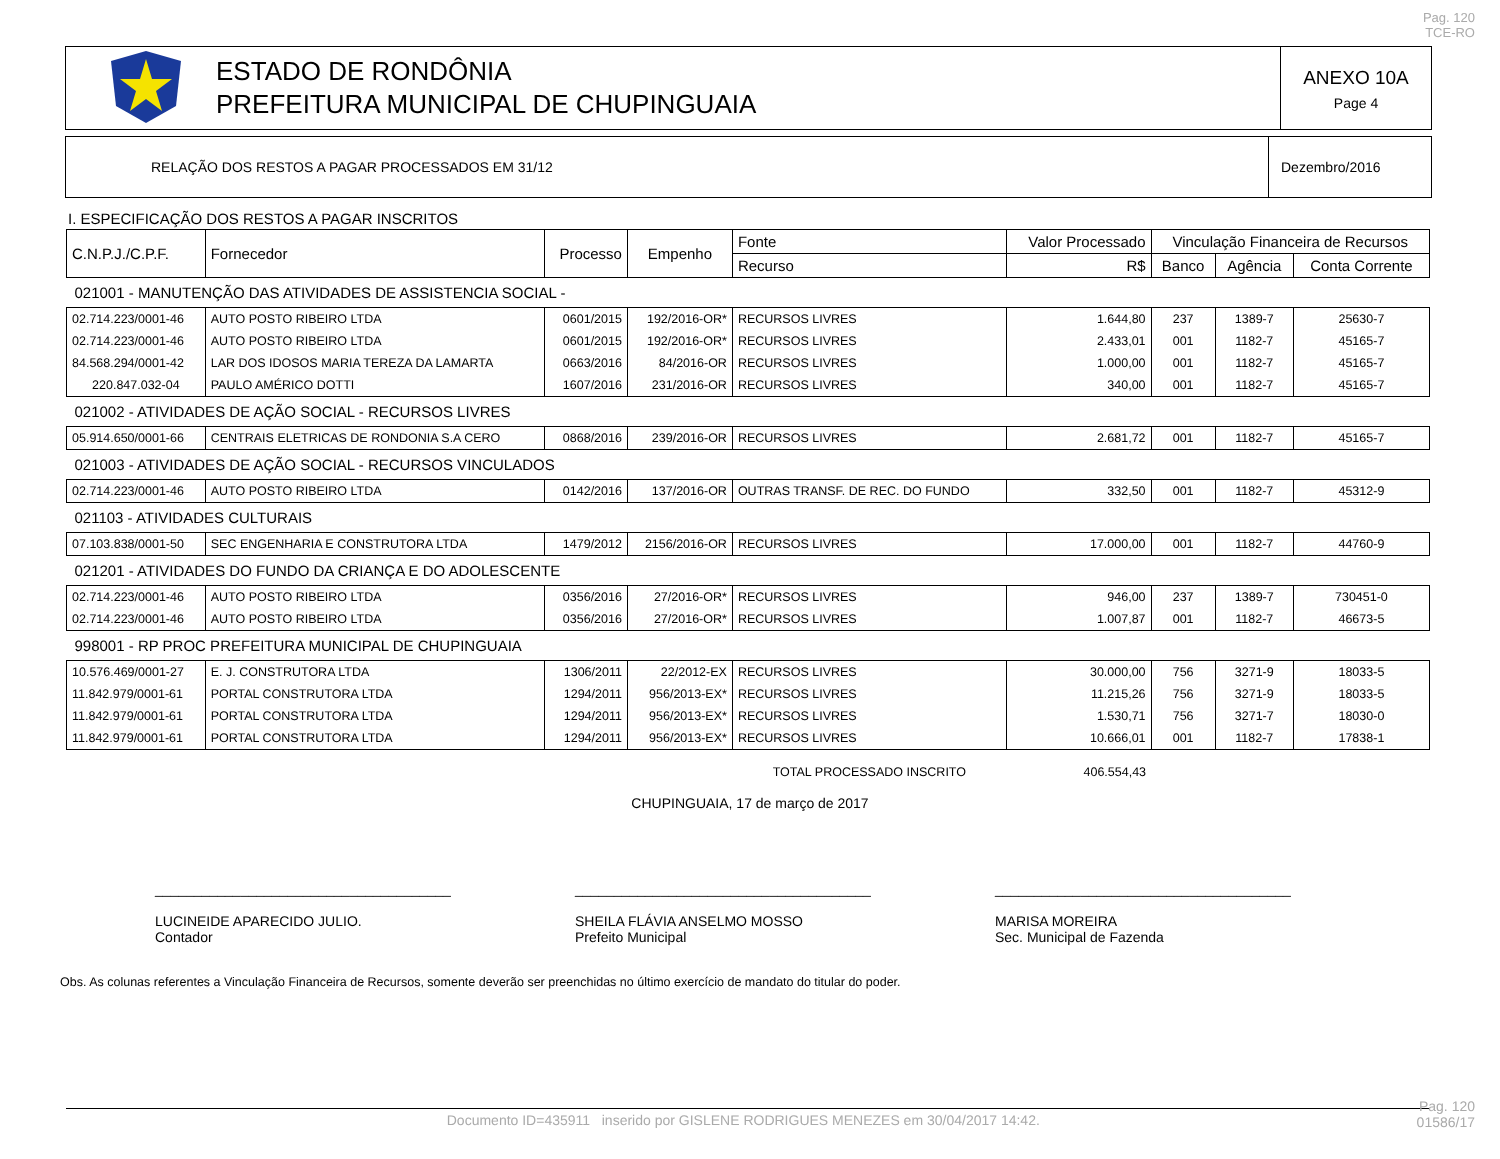Pag. 120
TCE-RO
ESTADO DE RONDÔNIA
PREFEITURA MUNICIPAL DE CHUPINGUAIA
ANEXO 10A
Page 4
RELAÇÃO DOS RESTOS A PAGAR PROCESSADOS EM 31/12
Dezembro/2016
I. ESPECIFICAÇÃO DOS RESTOS A PAGAR INSCRITOS
| C.N.P.J./C.P.F. | Fornecedor | Processo | Empenho | Fonte | Valor Processado | Vinculação Financeira de Recursos | | |
| --- | --- | --- | --- | --- | --- | --- | --- | --- |
| | | | | Recurso | R$ | Banco | Agência | Conta Corrente |
| 021001 - MANUTENÇÃO DAS ATIVIDADES DE ASSISTENCIA SOCIAL - | | | | | | | | |
| 02.714.223/0001-46 | AUTO POSTO RIBEIRO LTDA | 0601/2015 | 192/2016-OR* | RECURSOS LIVRES | 1.644,80 | 237 | 1389-7 | 25630-7 |
| 02.714.223/0001-46 | AUTO POSTO RIBEIRO LTDA | 0601/2015 | 192/2016-OR* | RECURSOS LIVRES | 2.433,01 | 001 | 1182-7 | 45165-7 |
| 84.568.294/0001-42 | LAR DOS IDOSOS MARIA TEREZA DA LAMARTA | 0663/2016 | 84/2016-OR | RECURSOS LIVRES | 1.000,00 | 001 | 1182-7 | 45165-7 |
| 220.847.032-04 | PAULO AMÉRICO DOTTI | 1607/2016 | 231/2016-OR | RECURSOS LIVRES | 340,00 | 001 | 1182-7 | 45165-7 |
| 021002 - ATIVIDADES DE AÇÃO SOCIAL - RECURSOS LIVRES | | | | | | | | |
| 05.914.650/0001-66 | CENTRAIS ELETRICAS DE RONDONIA S.A CERO | 0868/2016 | 239/2016-OR | RECURSOS LIVRES | 2.681,72 | 001 | 1182-7 | 45165-7 |
| 021003 - ATIVIDADES DE AÇÃO SOCIAL - RECURSOS VINCULADOS | | | | | | | | |
| 02.714.223/0001-46 | AUTO POSTO RIBEIRO LTDA | 0142/2016 | 137/2016-OR | OUTRAS TRANSF. DE REC. DO FUNDO | 332,50 | 001 | 1182-7 | 45312-9 |
| 021103 - ATIVIDADES CULTURAIS | | | | | | | | |
| 07.103.838/0001-50 | SEC ENGENHARIA E CONSTRUTORA LTDA | 1479/2012 | 2156/2016-OR | RECURSOS LIVRES | 17.000,00 | 001 | 1182-7 | 44760-9 |
| 021201 - ATIVIDADES DO FUNDO DA CRIANÇA E DO ADOLESCENTE | | | | | | | | |
| 02.714.223/0001-46 | AUTO POSTO RIBEIRO LTDA | 0356/2016 | 27/2016-OR* | RECURSOS LIVRES | 946,00 | 237 | 1389-7 | 730451-0 |
| 02.714.223/0001-46 | AUTO POSTO RIBEIRO LTDA | 0356/2016 | 27/2016-OR* | RECURSOS LIVRES | 1.007,87 | 001 | 1182-7 | 46673-5 |
| 998001 - RP PROC PREFEITURA MUNICIPAL DE CHUPINGUAIA | | | | | | | | |
| 10.576.469/0001-27 | E. J. CONSTRUTORA LTDA | 1306/2011 | 22/2012-EX | RECURSOS LIVRES | 30.000,00 | 756 | 3271-9 | 18033-5 |
| 11.842.979/0001-61 | PORTAL CONSTRUTORA LTDA | 1294/2011 | 956/2013-EX* | RECURSOS LIVRES | 11.215,26 | 756 | 3271-9 | 18033-5 |
| 11.842.979/0001-61 | PORTAL CONSTRUTORA LTDA | 1294/2011 | 956/2013-EX* | RECURSOS LIVRES | 1.530,71 | 756 | 3271-7 | 18030-0 |
| 11.842.979/0001-61 | PORTAL CONSTRUTORA LTDA | 1294/2011 | 956/2013-EX* | RECURSOS LIVRES | 10.666,01 | 001 | 1182-7 | 17838-1 |
| | | | | TOTAL PROCESSADO INSCRITO | 406.554,43 | | | |
CHUPINGUAIA, 17 de março de 2017
______________________________________
LUCINEIDE APARECIDO JULIO.
Contador
______________________________________
SHEILA FLÁVIA ANSELMO MOSSO
Prefeito Municipal
______________________________________
MARISA MOREIRA
Sec. Municipal de Fazenda
Obs. As colunas referentes a Vinculação Financeira de Recursos, somente deverão ser preenchidas no último exercício de mandato do titular do poder.
Documento ID=435911 inserido por GISLENE RODRIGUES MENEZES em 30/04/2017 14:42.
Pag. 120
01586/17